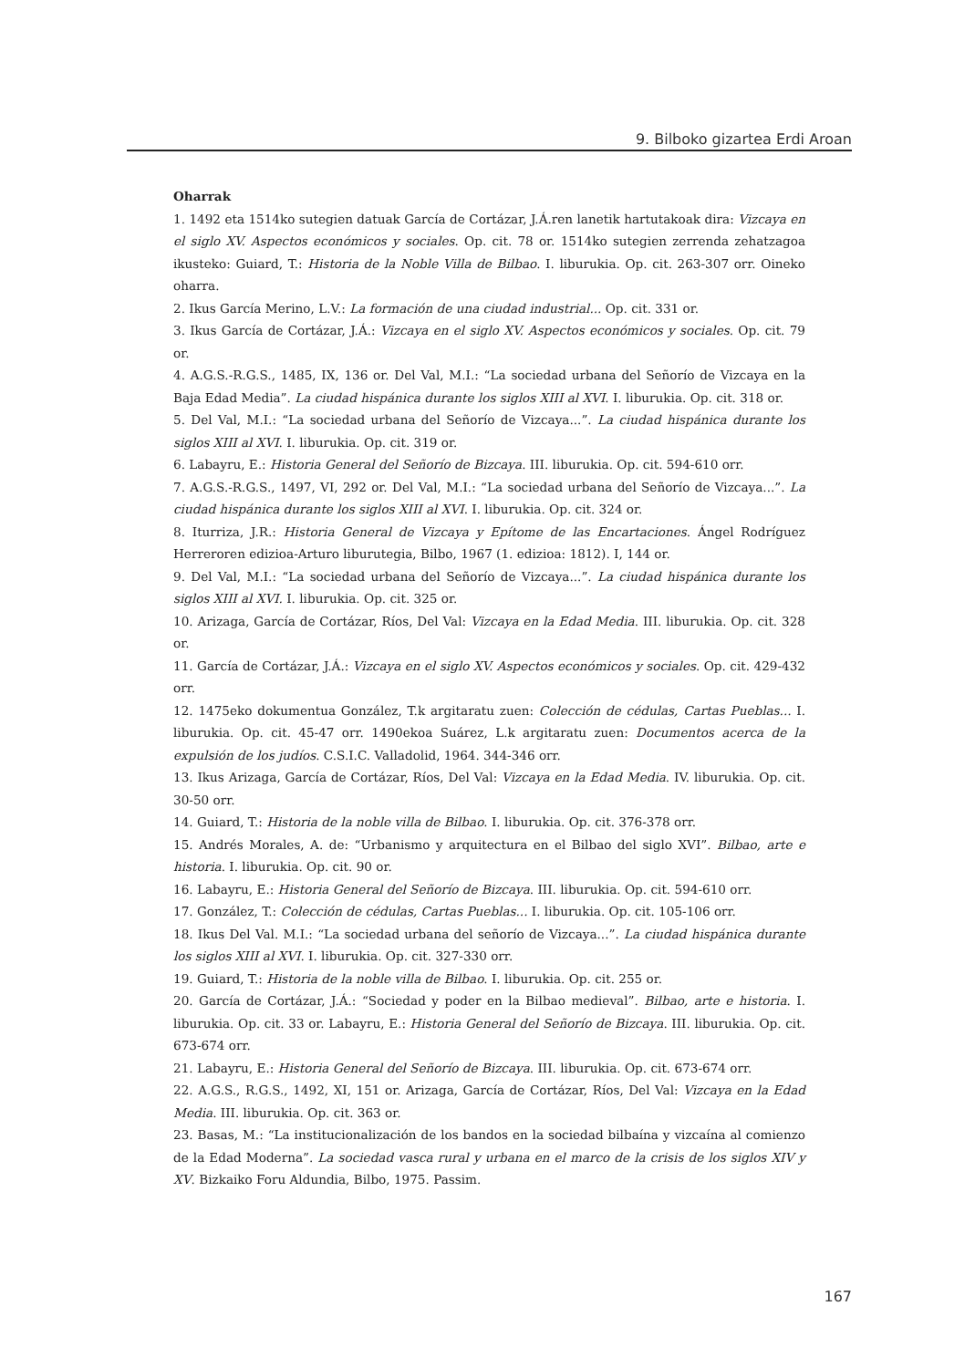9. Bilboko gizartea Erdi Aroan
Oharrak
1. 1492 eta 1514ko sutegien datuak García de Cortázar, J.Á.ren lanetik hartutakoak dira: Vizcaya en el siglo XV. Aspectos económicos y sociales. Op. cit. 78 or. 1514ko sutegien zerrenda zehatzagoa ikusteko: Guiard, T.: Historia de la Noble Villa de Bilbao. I. liburukia. Op. cit. 263-307 orr. Oineko oharra.
2. Ikus García Merino, L.V.: La formación de una ciudad industrial... Op. cit. 331 or.
3. Ikus García de Cortázar, J.Á.: Vizcaya en el siglo XV. Aspectos económicos y sociales. Op. cit. 79 or.
4. A.G.S.-R.G.S., 1485, IX, 136 or. Del Val, M.I.: “La sociedad urbana del Señorío de Vizcaya en la Baja Edad Media”. La ciudad hispánica durante los siglos XIII al XVI. I. liburukia. Op. cit. 318 or.
5. Del Val, M.I.: “La sociedad urbana del Señorío de Vizcaya...”. La ciudad hispánica durante los siglos XIII al XVI. I. liburukia. Op. cit. 319 or.
6. Labayru, E.: Historia General del Señorío de Bizcaya. III. liburukia. Op. cit. 594-610 orr.
7. A.G.S.-R.G.S., 1497, VI, 292 or. Del Val, M.I.: “La sociedad urbana del Señorío de Vizcaya...”. La ciudad hispánica durante los siglos XIII al XVI. I. liburukia. Op. cit. 324 or.
8. Iturriza, J.R.: Historia General de Vizcaya y Epítome de las Encartaciones. Ángel Rodríguez Herreroren edizioa-Arturo liburutegia, Bilbo, 1967 (1. edizioa: 1812). I, 144 or.
9. Del Val, M.I.: “La sociedad urbana del Señorío de Vizcaya...”. La ciudad hispánica durante los siglos XIII al XVI. I. liburukia. Op. cit. 325 or.
10. Arizaga, García de Cortázar, Ríos, Del Val: Vizcaya en la Edad Media. III. liburukia. Op. cit. 328 or.
11. García de Cortázar, J.Á.: Vizcaya en el siglo XV. Aspectos económicos y sociales. Op. cit. 429-432 orr.
12. 1475eko dokumentua González, T.k argitaratu zuen: Colección de cédulas, Cartas Pueblas... I. liburukia. Op. cit. 45-47 orr. 1490ekoa Suárez, L.k argitaratu zuen: Documentos acerca de la expulsión de los judíos. C.S.I.C. Valladolid, 1964. 344-346 orr.
13. Ikus Arizaga, García de Cortázar, Ríos, Del Val: Vizcaya en la Edad Media. IV. liburukia. Op. cit. 30-50 orr.
14. Guiard, T.: Historia de la noble villa de Bilbao. I. liburukia. Op. cit. 376-378 orr.
15. Andrés Morales, A. de: “Urbanismo y arquitectura en el Bilbao del siglo XVI”. Bilbao, arte e historia. I. liburukia. Op. cit. 90 or.
16. Labayru, E.: Historia General del Señorío de Bizcaya. III. liburukia. Op. cit. 594-610 orr.
17. González, T.: Colección de cédulas, Cartas Pueblas... I. liburukia. Op. cit. 105-106 orr.
18. Ikus Del Val. M.I.: “La sociedad urbana del señorío de Vizcaya...”. La ciudad hispánica durante los siglos XIII al XVI. I. liburukia. Op. cit. 327-330 orr.
19. Guiard, T.: Historia de la noble villa de Bilbao. I. liburukia. Op. cit. 255 or.
20. García de Cortázar, J.Á.: “Sociedad y poder en la Bilbao medieval”. Bilbao, arte e historia. I. liburukia. Op. cit. 33 or. Labayru, E.: Historia General del Señorío de Bizcaya. III. liburukia. Op. cit. 673-674 orr.
21. Labayru, E.: Historia General del Señorío de Bizcaya. III. liburukia. Op. cit. 673-674 orr.
22. A.G.S., R.G.S., 1492, XI, 151 or. Arizaga, García de Cortázar, Ríos, Del Val: Vizcaya en la Edad Media. III. liburukia. Op. cit. 363 or.
23. Basas, M.: “La institucionalización de los bandos en la sociedad bilbaína y vizcaína al comienzo de la Edad Moderna”. La sociedad vasca rural y urbana en el marco de la crisis de los siglos XIV y XV. Bizkaiko Foru Aldundia, Bilbo, 1975. Passim.
167